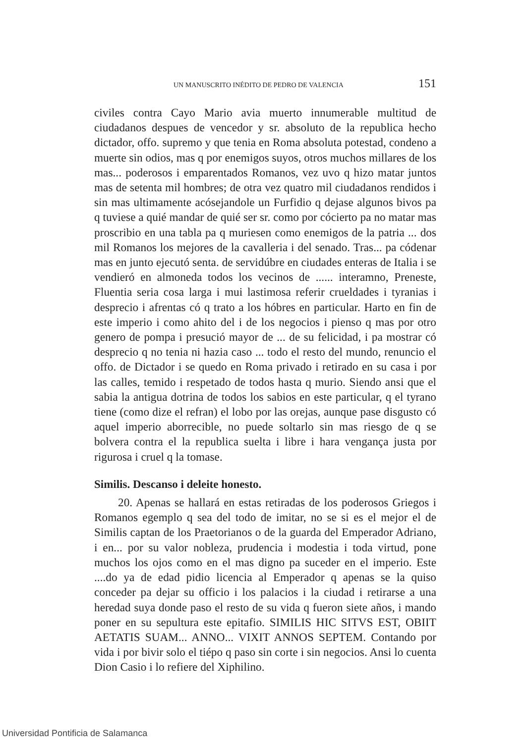UN MANUSCRITO INÉDITO DE PEDRO DE VALENCIA 151
civiles contra Cayo Mario avia muerto innumerable multitud de ciudadanos despues de vencedor y sr. absoluto de la republica hecho dictador, offo. supremo y que tenia en Roma absoluta potestad, condeno a muerte sin odios, mas q por enemigos suyos, otros muchos millares de los mas... poderosos i emparentados Romanos, vez uvo q hizo matar juntos mas de setenta mil hombres; de otra vez quatro mil ciudadanos rendidos i sin mas ultimamente acósejandole un Furfidio q dejase algunos bivos pa q tuviese a quié mandar de quié ser sr. como por cócierto pa no matar mas proscribio en una tabla pa q muriesen como enemigos de la patria ... dos mil Romanos los mejores de la cavalleria i del senado. Tras... pa códenar mas en junto ejecutó senta. de servidúbre en ciudades enteras de Italia i se vendieró en almoneda todos los vecinos de ...... interamno, Preneste, Fluentia seria cosa larga i mui lastimosa referir crueldades i tyranias i desprecio i afrentas có q trato a los hóbres en particular. Harto en fin de este imperio i como ahito del i de los negocios i pienso q mas por otro genero de pompa i presució mayor de ... de su felicidad, i pa mostrar có desprecio q no tenia ni hazia caso ... todo el resto del mundo, renuncio el offo. de Dictador i se quedo en Roma privado i retirado en su casa i por las calles, temido i respetado de todos hasta q murio. Siendo ansi que el sabia la antigua dotrina de todos los sabios en este particular, q el tyrano tiene (como dize el refran) el lobo por las orejas, aunque pase disgusto có aquel imperio aborrecible, no puede soltarlo sin mas riesgo de q se bolvera contra el la republica suelta i libre i hara vengança justa por rigurosa i cruel q la tomase.
Similis. Descanso i deleite honesto.
20. Apenas se hallará en estas retiradas de los poderosos Griegos i Romanos egemplo q sea del todo de imitar, no se si es el mejor el de Similis captan de los Praetorianos o de la guarda del Emperador Adriano, i en... por su valor nobleza, prudencia i modestia i toda virtud, pone muchos los ojos como en el mas digno pa suceder en el imperio. Este ....do ya de edad pidio licencia al Emperador q apenas se la quiso conceder pa dejar su officio i los palacios i la ciudad i retirarse a una heredad suya donde paso el resto de su vida q fueron siete años, i mando poner en su sepultura este epitafio. SIMILIS HIC SITVS EST, OBIIT AETATIS SUAM... ANNO... VIXIT ANNOS SEPTEM. Contando por vida i por bivir solo el tiépo q paso sin corte i sin negocios. Ansi lo cuenta Dion Casio i lo refiere del Xiphilino.
Universidad Pontificia de Salamanca